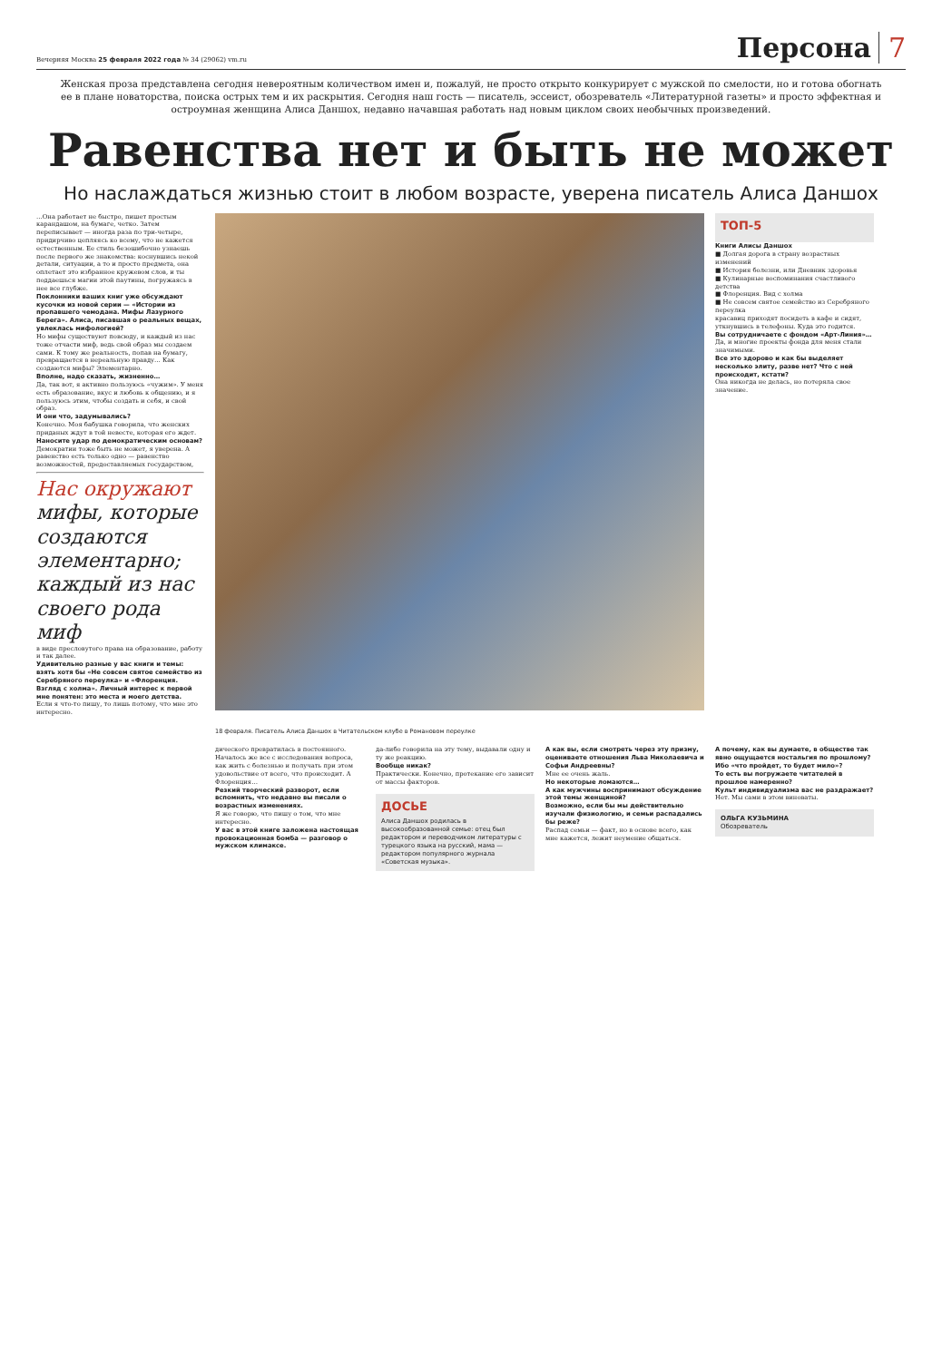Вечерняя Москва 25 февраля 2022 года № 34 (29062) vm.ru
Персона 7
Женская проза представлена сегодня невероятным количеством имен и, пожалуй, не просто открыто конкурирует с мужской по смелости, но и готова обогнать ее в плане новаторства, поиска острых тем и их раскрытия. Сегодня наш гость — писатель, эссеист, обозреватель «Литературной газеты» и просто эффектная и остроумная женщина Алиса Даншох, недавно начавшая работать над новым циклом своих необычных произведений.
Равенства нет и быть не может
Но наслаждаться жизнью стоит в любом возрасте, уверена писатель Алиса Даншох
…Она работает не быстро, пишет простым карандашом, на бумаге, четко. Затем переписывает — иногда раза по три-четыре, придирчиво цепляясь ко всему, что не кажется естественным. Ее стиль безошибочно узнаешь после первого же знакомства: коснувшись некой детали, ситуации, а то и просто предмета, она оплетает это избранное кружевом слов, и ты поддаешься магии этой паутины, погружаясь в нее все глубже.
Поклонники ваших книг уже обсуждают кусочки из новой серии — «Истории из пропавшего чемодана. Мифы Лазурного Берега». Алиса, писавшая о реальных вещах, увлеклась мифологией?
Но мифы существуют повсюду, и каждый из нас тоже отчасти миф, ведь свой образ мы создаем сами. К тому же реальность, попав на бумагу, превращается в нереальную правду… Как создаются мифы? Элементарно.
Вполне, надо сказать, жизненно…
Да, так вот, я активно пользуюсь «чужим». У меня есть образование, вкус и любовь к общению, и я пользуюсь этим, чтобы создать и себя, и свой образ.
И они что, задумывались?
Конечно. Моя бабушка говорила, что женских приданых ждут в той невесте, которая его ждет.
Наносите удар по демократическим основам?
Демократии тоже быть не может, я уверена. А равенство есть только одно — равенство возможностей, предоставляемых государством,
Нас окружают мифы, которые создаются элементарно; каждый из нас своего рода миф
в виде пресловутого права на образование, работу и так далее.
Удивительно разные у вас книги и темы: взять хотя бы «Не совсем святое семейство из Серебряного переулка» и «Флоренция. Взгляд с холма». Личный интерес к первой мне понятен: это места и моего детства.
Если я что-то пишу, то лишь потому, что мне это интересно.
ТОП-5
Книги Алисы Даншох
■ Долгая дорога в страну возрастных изменений
■ История болезни, или Дневник здоровья
■ Кулинарные воспоминания счастливого детства
■ Флоренция. Вид с холма
■ Не совсем святое семейство из Серебряного переулка
красавиц приходят посидеть в кафе и сидят, уткнувшись в телефоны. Куда это годится.
Вы сотрудничаете с фондом «Арт-Линия»…
Да, и многие проекты фонда для меня стали значимыми.
Все это здорово и как бы выделяет несколько элиту, разве нет? Что с ней происходит, кстати?
Она никогда не делась, но потеряла свое значение.
18 февраля. Писатель Алиса Даншох в Читательском клубе в Романовом переулке
дического превратилась в постоянного. Началось же все с исследования вопроса, как жить с болезнью и получать при этом удовольствие от всего, что происходит. А Флоренция…
Резкий творческий разворот, если вспомнить, что недавно вы писали о возрастных изменениях.
Я же говорю, что пишу о том, что мне интересно.
У вас в этой книге заложена настоящая провокационная бомба — разговор о мужском климаксе.
да-либо говорила на эту тему, выдавали одну и ту же реакцию.
Вообще никак?
Практически. Конечно, протекание его зависит от массы факторов.
ДОСЬЕ
Алиса Даншох родилась в высокообразованной семье: отец был редактором и переводчиком литературы с турецкого языка на русский, мама — редактором популярного журнала «Советская музыка».
А как вы, если смотреть через эту призму, оцениваете отношения Льва Николаевича и Софьи Андреевны?
Мне ее очень жаль.
Но некоторые ломаются…
А как мужчины воспринимают обсуждение этой темы женщиной?
Возможно, если бы мы действительно изучали физиологию, и семьи распадались бы реже?
Распад семьи — факт, но в основе всего, как мне кажется, лежит неумение общаться.
А почему, как вы думаете, в обществе так явно ощущается ностальгия по прошлому?
Ибо «что пройдет, то будет мило»?
То есть вы погружаете читателей в прошлое намеренно?
Культ индивидуализма вас не раздражает?
Нет. Мы сами в этом виноваты.
ОЛЬГА КУЗЬМИНА
Обозреватель